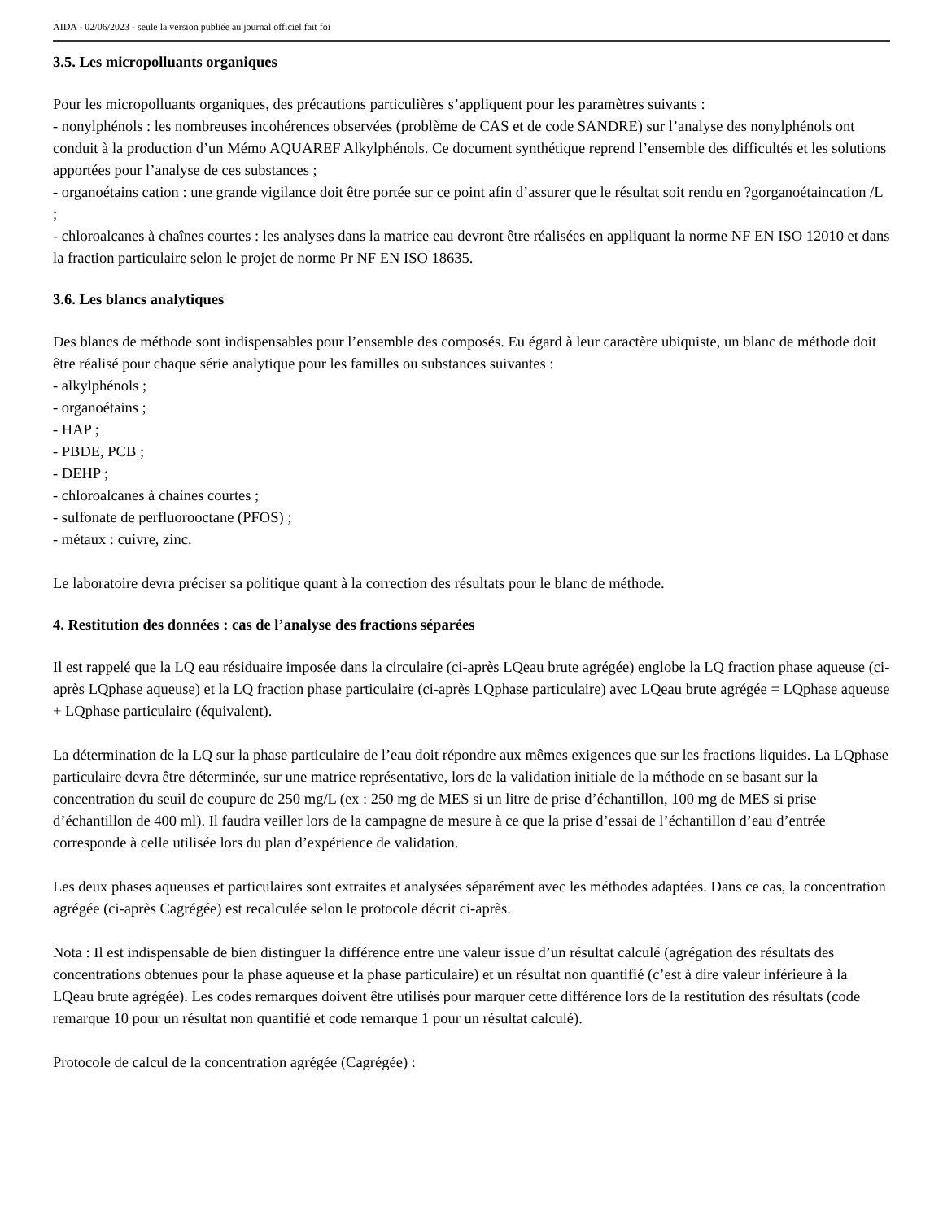AIDA - 02/06/2023 - seule la version publiée au journal officiel fait foi
3.5. Les micropolluants organiques
Pour les micropolluants organiques, des précautions particulières s’appliquent pour les paramètres suivants :
- nonylphénols : les nombreuses incohérences observées (problème de CAS et de code SANDRE) sur l’analyse des nonylphénols ont conduit à la production d’un Mémo AQUAREF Alkylphénols. Ce document synthétique reprend l’ensemble des difficultés et les solutions apportées pour l’analyse de ces substances ;
- organoétains cation : une grande vigilance doit être portée sur ce point afin d’assurer que le résultat soit rendu en ?gorganoétaincation /L ;
- chloroalcanes à chaînes courtes : les analyses dans la matrice eau devront être réalisées en appliquant la norme NF EN ISO 12010 et dans la fraction particulaire selon le projet de norme Pr NF EN ISO 18635.
3.6. Les blancs analytiques
Des blancs de méthode sont indispensables pour l’ensemble des composés. Eu égard à leur caractère ubiquiste, un blanc de méthode doit être réalisé pour chaque série analytique pour les familles ou substances suivantes :
- alkylphénols ;
- organoétains ;
- HAP ;
- PBDE, PCB ;
- DEHP ;
- chloroalcanes à chaines courtes ;
- sulfonate de perfluorooctane (PFOS) ;
- métaux : cuivre, zinc.
Le laboratoire devra préciser sa politique quant à la correction des résultats pour le blanc de méthode.
4. Restitution des données : cas de l’analyse des fractions séparées
Il est rappelé que la LQ eau résiduaire imposée dans la circulaire (ci-après LQeau brute agrégée) englobe la LQ fraction phase aqueuse (ci-après LQphase aqueuse) et la LQ fraction phase particulaire (ci-après LQphase particulaire) avec LQeau brute agrégée = LQphase aqueuse + LQphase particulaire (équivalent).
La détermination de la LQ sur la phase particulaire de l’eau doit répondre aux mêmes exigences que sur les fractions liquides. La LQphase particulaire devra être déterminée, sur une matrice représentative, lors de la validation initiale de la méthode en se basant sur la concentration du seuil de coupure de 250 mg/L (ex : 250 mg de MES si un litre de prise d’échantillon, 100 mg de MES si prise d’échantillon de 400 ml). Il faudra veiller lors de la campagne de mesure à ce que la prise d’essai de l’échantillon d’eau d’entrée corresponde à celle utilisée lors du plan d’expérience de validation.
Les deux phases aqueuses et particulaires sont extraites et analysées séparément avec les méthodes adaptées. Dans ce cas, la concentration agrégée (ci-après Cagrégée) est recalculée selon le protocole décrit ci-après.
Nota : Il est indispensable de bien distinguer la différence entre une valeur issue d’un résultat calculé (agrégation des résultats des concentrations obtenues pour la phase aqueuse et la phase particulaire) et un résultat non quantifié (c’est à dire valeur inférieure à la LQeau brute agrégée). Les codes remarques doivent être utilisés pour marquer cette différence lors de la restitution des résultats (code remarque 10 pour un résultat non quantifié et code remarque 1 pour un résultat calculé).
Protocole de calcul de la concentration agrégée (Cagrégée) :